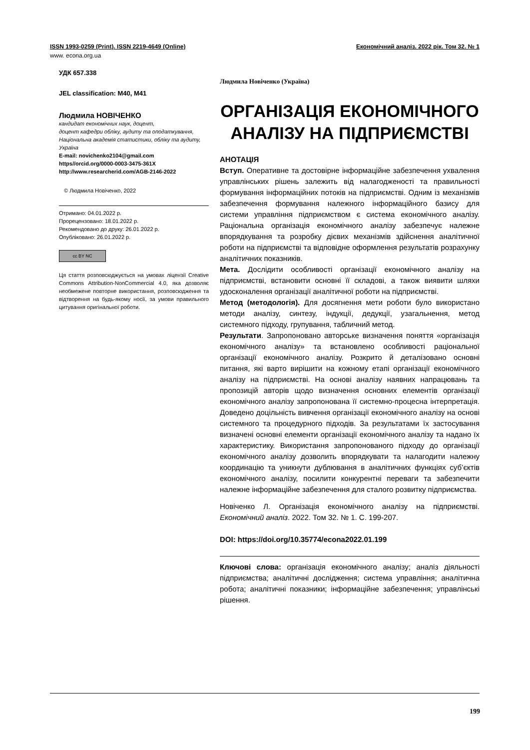ISSN 1993-0259 (Print). ISSN 2219-4649 (Online) Економічний аналіз. 2022 рік. Том 32. № 1
www. econa.org.ua
УДК 657.338
JEL classification: M40, M41
Людмила НОВІЧЕНКО
кандидат економічних наук, доцент,
доцент кафедри обліку, аудиту та оподаткування,
Національна академія статистики, обліку та аудиту, Україна
E-mail: novichenko2104@gmail.com
https//orcid.org/0000-0003-3475-361X
http://www.researcherid.com/AGB-2146-2022
© Людмила Новіченко, 2022
Отримано: 04.01.2022 р.
Прорецензовано: 18.01.2022 р.
Рекомендовано до друку: 26.01.2022 р.
Опубліковано: 26.01.2022 р.
cc BY NC
Ця стаття розповсюджується на умовах ліцензії Creative Commons Attribution-NonCommercial 4.0, яка дозволяє необмежене повторне використання, розповсюдження та відтворення на будь-якому носії, за умови правильного цитування оригінальної роботи.
Людмила Новіченко (Україна)
ОРГАНІЗАЦІЯ ЕКОНОМІЧНОГО АНАЛІЗУ НА ПІДПРИЄМСТВІ
АНОТАЦІЯ
Вступ. Оперативне та достовірне інформаційне забезпечення ухвалення управлінських рішень залежить від налагодженості та правильності формування інформаційних потоків на підприємстві. Одним із механізмів забезпечення формування належного інформаційного базису для системи управління підприємством є система економічного аналізу. Раціональна організація економічного аналізу забезпечує належне впорядкування та розробку дієвих механізмів здійснення аналітичної роботи на підприємстві та відповідне оформлення результатів розрахунку аналітичних показників.
Мета. Дослідити особливості організації економічного аналізу на підприємстві, встановити основні її складові, а також виявити шляхи удосконалення організації аналітичної роботи на підприємстві.
Метод (методологія). Для досягнення мети роботи було використано методи аналізу, синтезу, індукції, дедукції, узагальнення, метод системного підходу, групування, табличний метод.
Результати. Запропоновано авторське визначення поняття «організація економічного аналізу» та встановлено особливості раціональної організації економічного аналізу. Розкрито й деталізовано основні питання, які варто вирішити на кожному етапі організації економічного аналізу на підприємстві. На основі аналізу наявних напрацювань та пропозицій авторів щодо визначення основних елементів організації економічного аналізу запропонована її системно-процесна інтерпретація. Доведено доцільність вивчення організації економічного аналізу на основі системного та процедурного підходів. За результатами їх застосування визначені основні елементи організації економічного аналізу та надано їх характеристику. Використання запропонованого підходу до організації економічного аналізу дозволить впорядкувати та налагодити належну координацію та уникнути дублювання в аналітичних функціях суб’єктів економічного аналізу, посилити конкурентні переваги та забезпечити належне інформаційне забезпечення для сталого розвитку підприємства.
Новіченко Л. Організація економічного аналізу на підприємстві. Економічний аналіз. 2022. Том 32. № 1. С. 199-207.
DOI: https://doi.org/10.35774/econa2022.01.199
Ключові слова: організація економічного аналізу; аналіз діяльності підприємства; аналітичні дослідження; система управління; аналітична робота; аналітичні показники; інформаційне забезпечення; управлінські рішення.
199